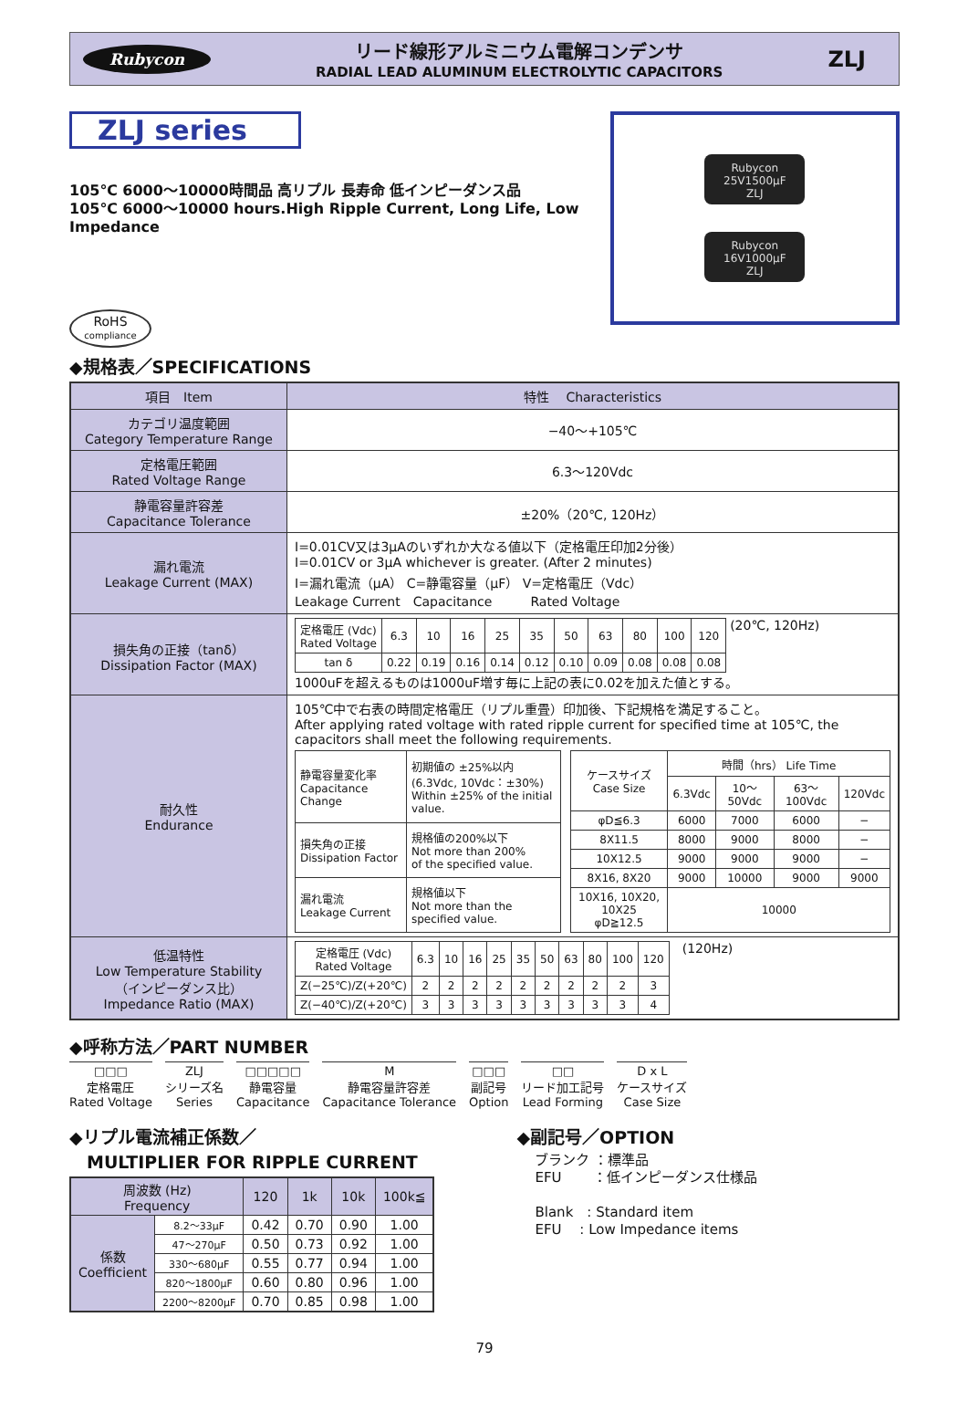Rubycon
リード線形アルミニウム電解コンデンサ
RADIAL LEAD ALUMINUM ELECTROLYTIC CAPACITORS
ZLJ
ZLJ series
105℃ 6000～10000時間品 高リプル 長寿命 低インピーダンス品
105℃ 6000～10000 hours.High Ripple Current, Long Life, Low Impedance
RoHS
compliance
Rubycon
25V1500μF
ZLJ
Rubycon
16V1000μF
ZLJ
◆規格表／SPECIFICATIONS
| 項目 Item | 特性 Characteristics |
| --- | --- |
| カテゴリ温度範囲 Category Temperature Range | −40～+105℃ |
| 定格電圧範囲 Rated Voltage Range | 6.3～120Vdc |
| 静電容量許容差 Capacitance Tolerance | ±20%（20℃, 120Hz） |
| 漏れ電流 Leakage Current (MAX) | I=0.01CV又は3μAのいずれか大なる値以下（定格電圧印加2分後） I=0.01CV or 3μA whichever is greater. (After 2 minutes) I=漏れ電流（μA） C=静電容量（μF） V=定格電圧（Vdc） Leakage Current Capacitance Rated Voltage |
| 損失角の正接（tanδ） Dissipation Factor (MAX) | / 定格電圧 (Vdc) Rated Voltage / 6.3 / 10 / 16 / 25 / 35 / 50 / 63 / 80 / 100 / 120 / / tan δ / 0.22 / 0.19 / 0.16 / 0.14 / 0.12 / 0.10 / 0.09 / 0.08 / 0.08 / 0.08 / (20℃, 120Hz) 1000uFを超えるものは1000uF増す毎に上記の表に0.02を加えた値とする。 |
| 耐久性 Endurance | 105℃中で右表の時間定格電圧（リプル重畳）印加後、下記規格を満足すること。 After applying rated voltage with rated ripple current for specified time at 105℃, the capacitors shall meet the following requirements. / 静電容量変化率 Capacitance Change / 初期値の ±25%以内 (6.3Vdc, 10Vdc：±30%) Within ±25% of the initial value. / / 損失角の正接 Dissipation Factor / 規格値の200%以下 Not more than 200% of the specified value. / / 漏れ電流 Leakage Current / 規格値以下 Not more than the specified value. / / ケースサイズ Case Size / 時間（hrs） Life Time / / / / / / 6.3Vdc / 10～50Vdc / 63～100Vdc / 120Vdc / / φD≦6.3 / 6000 / 7000 / 6000 / − / / 8X11.5 / 8000 / 9000 / 8000 / − / / 10X12.5 / 9000 / 9000 / 9000 / − / / 8X16, 8X20 / 9000 / 10000 / 9000 / 9000 / / 10X16, 10X20, 10X25 φD≧12.5 / 10000 / / / / |
| 低温特性 Low Temperature Stability （インピーダンス比） Impedance Ratio (MAX) | / 定格電圧 (Vdc) Rated Voltage / 6.3 / 10 / 16 / 25 / 35 / 50 / 63 / 80 / 100 / 120 / / Z(−25℃)/Z(+20℃) / 2 / 2 / 2 / 2 / 2 / 2 / 2 / 2 / 2 / 3 / / Z(−40℃)/Z(+20℃) / 3 / 3 / 3 / 3 / 3 / 3 / 3 / 3 / 3 / 4 / (120Hz) |
◆呼称方法／PART NUMBER
□□□
定格電圧
Rated Voltage
ZLJ
シリーズ名
Series
□□□□□
静電容量
Capacitance
M
静電容量許容差
Capacitance Tolerance
□□□
副記号
Option
□□
リード加工記号
Lead Forming
D x L
ケースサイズ
Case Size
◆リプル電流補正係数／
　MULTIPLIER FOR RIPPLE CURRENT
| 周波数 (Hz) Frequency | | 120 | 1k | 10k | 100k≦ |
| 係数 Coefficient | 8.2～33μF | 0.42 | 0.70 | 0.90 | 1.00 |
| | 47～270μF | 0.50 | 0.73 | 0.92 | 1.00 |
| | 330～680μF | 0.55 | 0.77 | 0.94 | 1.00 |
| | 820～1800μF | 0.60 | 0.80 | 0.96 | 1.00 |
| | 2200～8200μF | 0.70 | 0.85 | 0.98 | 1.00 |
◆副記号／OPTION
ブランク ：標準品
EFU　　 ：低インピーダンス仕様品
Blank　: Standard item
EFU　 : Low Impedance items
79